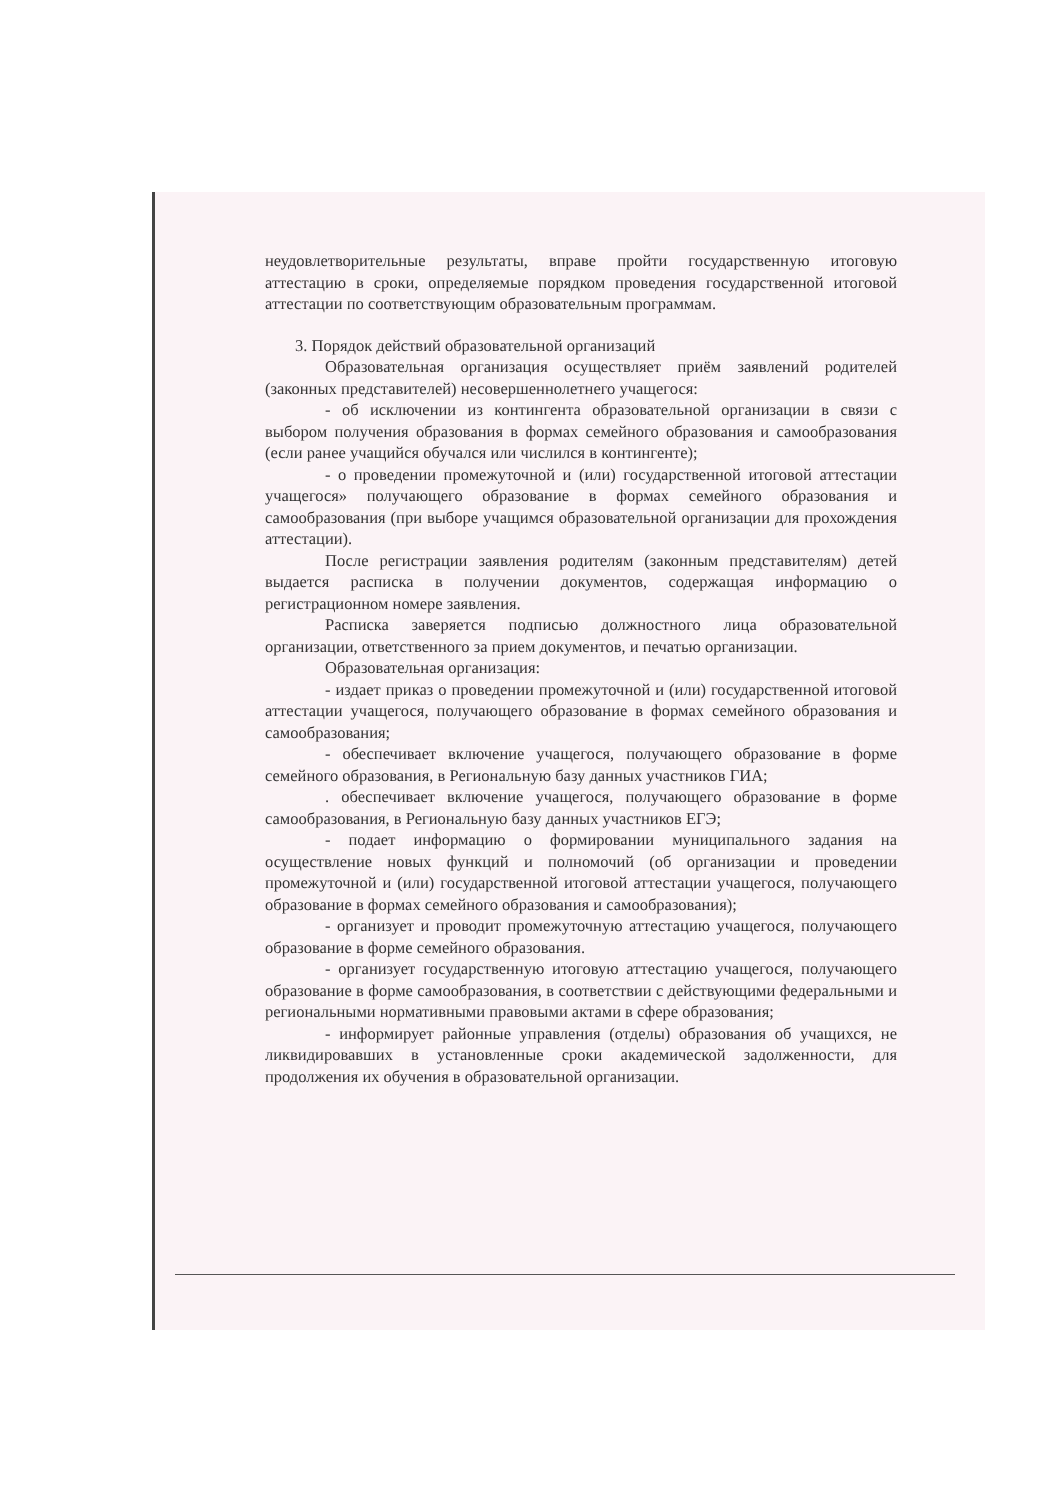неудовлетворительные результаты, вправе пройти государственную итоговую аттестацию в сроки, определяемые порядком проведения государственной итоговой аттестации по соответствующим образовательным программам.
3. Порядок действий образовательной организаций
Образовательная организация осуществляет приём заявлений родителей (законных представителей) несовершеннолетнего учащегося:
- об исключении из контингента образовательной организации в связи с выбором получения образования в формах семейного образования и самообразования (если ранее учащийся обучался или числился в контингенте);
- о проведении промежуточной и (или) государственной итоговой аттестации учащегося» получающего образование в формах семейного образования и самообразования (при выборе учащимся образовательной организации для прохождения аттестации).
После регистрации заявления родителям (законным представителям) детей выдается расписка в получении документов, содержащая информацию о регистрационном номере заявления.
Расписка заверяется подписью должностного лица образовательной организации, ответственного за прием документов, и печатью организации.
Образовательная организация:
- издает приказ о проведении промежуточной и (или) государственной итоговой аттестации учащегося, получающего образование в формах семейного образования и самообразования;
- обеспечивает включение учащегося, получающего образование в форме семейного образования, в Региональную базу данных участников ГИА;
. обеспечивает включение учащегося, получающего образование в форме самообразования, в Региональную базу данных участников ЕГЭ;
- подает информацию о формировании муниципального задания на осуществление новых функций и полномочий (об организации и проведении промежуточной и (или) государственной итоговой аттестации учащегося, получающего образование в формах семейного образования и самообразования);
- организует и проводит промежуточную аттестацию учащегося, получающего образование в форме семейного образования.
- организует государственную итоговую аттестацию учащегося, получающего образование в форме самообразования, в соответствии с действующими федеральными и региональными нормативными правовыми актами в сфере образования;
- информирует районные управления (отделы) образования об учащихся, не ликвидировавших в установленные сроки академической задолженности, для продолжения их обучения в образовательной организации.